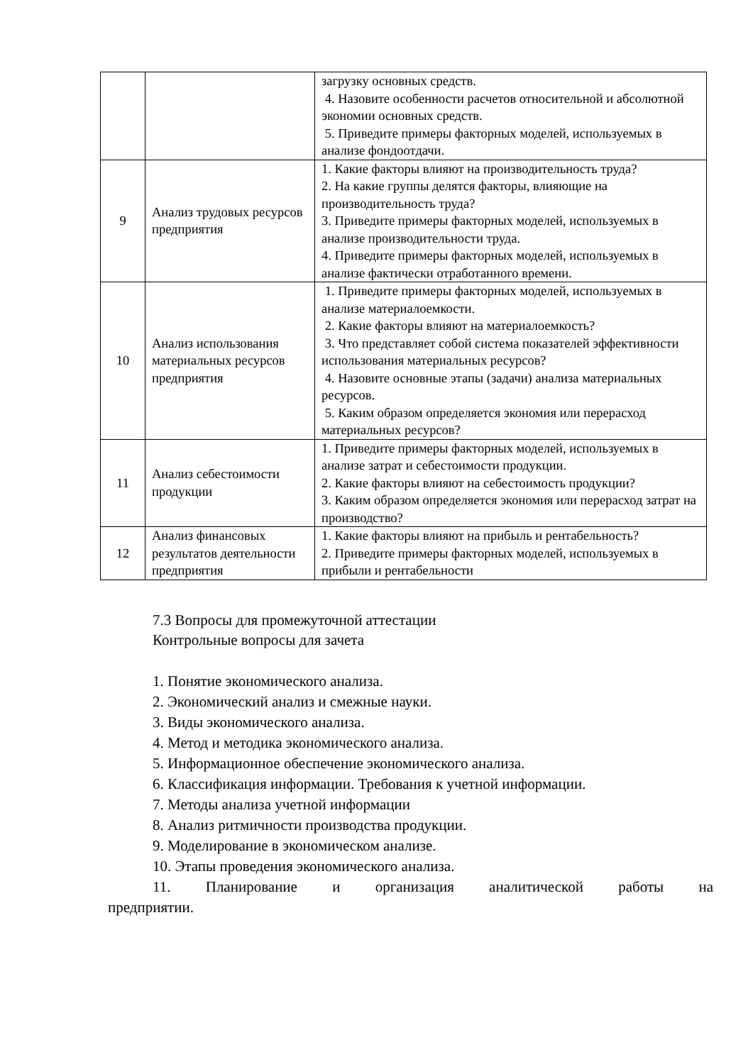| | | загрузку основных средств. 4. Назовите особенности расчетов относительной и абсолютной экономии основных средств. 5. Приведите примеры факторных моделей, используемых в анализе фондоотдачи. |
| 9 | Анализ трудовых ресурсов предприятия | 1. Какие факторы влияют на производительность труда? 2. На какие группы делятся факторы, влияющие на производительность труда? 3. Приведите примеры факторных моделей, используемых в анализе производительности труда. 4. Приведите примеры факторных моделей, используемых в анализе фактически отработанного времени. |
| 10 | Анализ использования материальных ресурсов предприятия | 1. Приведите примеры факторных моделей, используемых в анализе материалоемкости. 2. Какие факторы влияют на материалоемкость? 3. Что представляет собой система показателей эффективности использования материальных ресурсов? 4. Назовите основные этапы (задачи) анализа материальных ресурсов. 5. Каким образом определяется экономия или перерасход материальных ресурсов? |
| 11 | Анализ себестоимости продукции | 1. Приведите примеры факторных моделей, используемых в анализе затрат и себестоимости продукции. 2. Какие факторы влияют на себестоимость продукции? 3. Каким образом определяется экономия или перерасход затрат на производство? |
| 12 | Анализ финансовых результатов деятельности предприятия | 1. Какие факторы влияют на прибыль и рентабельность? 2. Приведите примеры факторных моделей, используемых в прибыли и рентабельности |
7.3 Вопросы для промежуточной аттестации
Контрольные вопросы для зачета
1. Понятие экономического анализа.
2. Экономический анализ и смежные науки.
3. Виды экономического анализа.
4. Метод и методика экономического анализа.
5. Информационное обеспечение экономического анализа.
6. Классификация информации. Требования к учетной информации.
7. Методы анализа учетной информации
8. Анализ ритмичности производства продукции.
9. Моделирование в экономическом анализе.
10. Этапы проведения экономического анализа.
11. Планирование и организация аналитической работы на
предприятии.